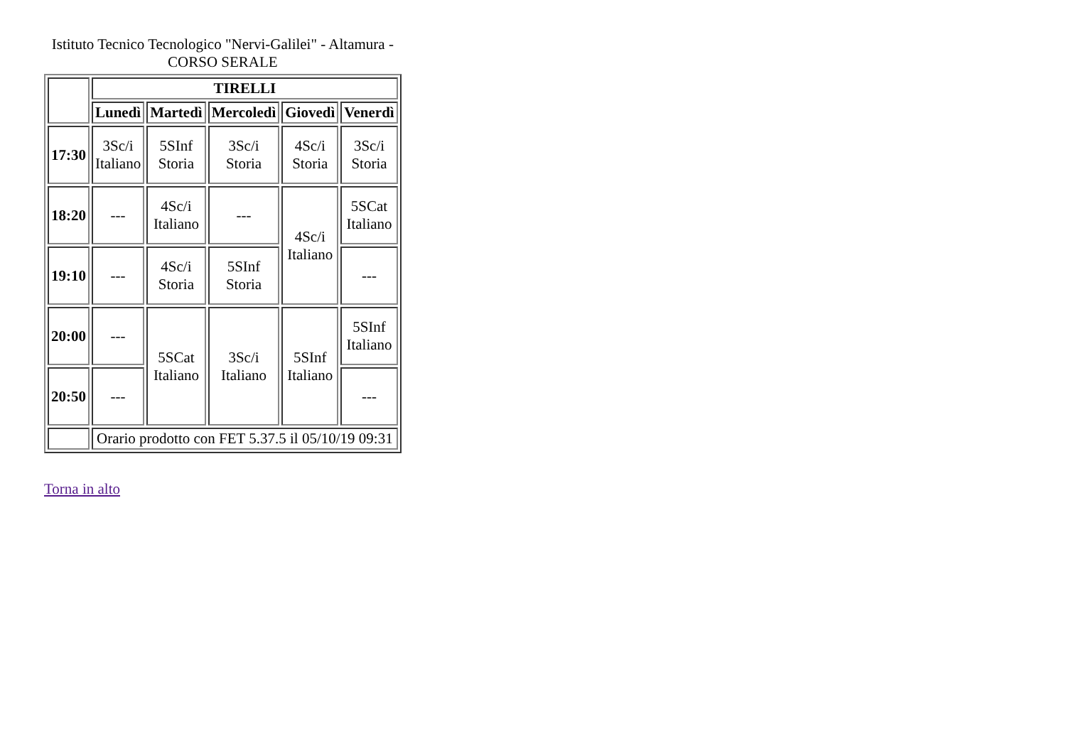Istituto Tecnico Tecnologico "Nervi-Galilei" - Altamura - CORSO SERALE
| | TIRELLI | | | | |
| --- | --- | --- | --- | --- | --- |
| | Lunedì | Martedì | Mercoledì | Giovedì | Venerdì |
| 17:30 | 3Sc/i Italiano | 5SInf Storia | 3Sc/i Storia | 4Sc/i Storia | 3Sc/i Storia |
| 18:20 | --- | 4Sc/i Italiano | --- | 4Sc/i Italiano | 5SCat Italiano |
| 19:10 | --- | 4Sc/i Storia | 5SInf Storia | | --- |
| 20:00 | --- | 5SCat Italiano | 3Sc/i Italiano | 5SInf Italiano | 5SInf Italiano |
| 20:50 | --- | | | | --- |
| | Orario prodotto con FET 5.37.5 il 05/10/19 09:31 | | | | |
Torna in alto